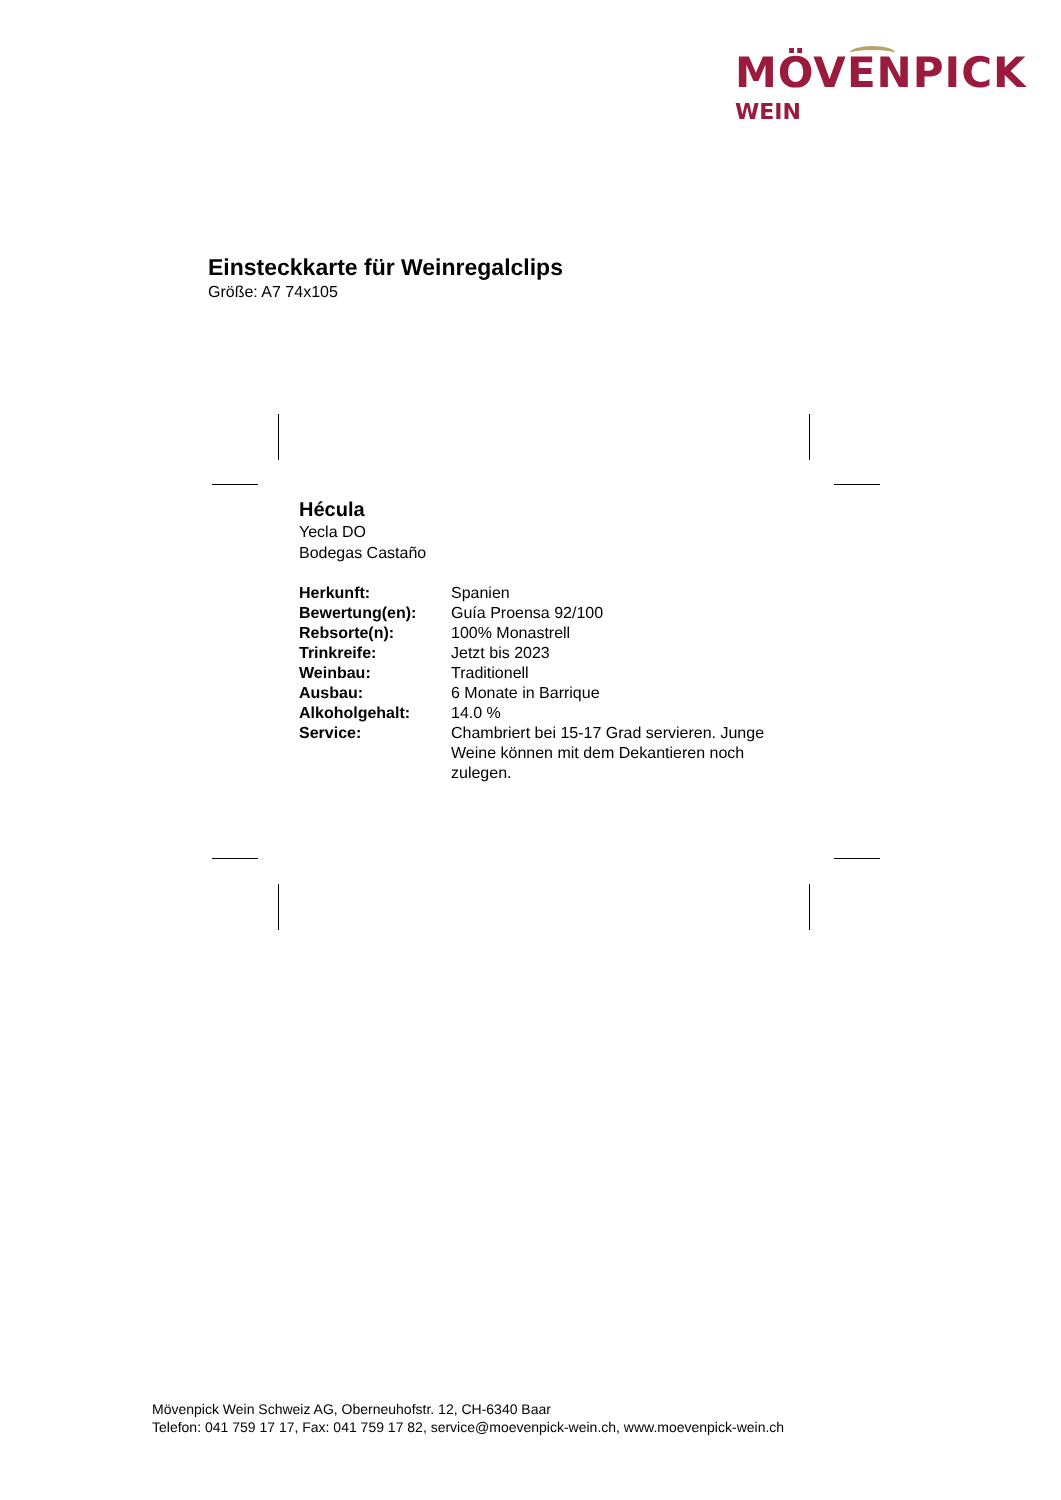MÖVENPICK
WEIN
Einsteckkarte für Weinregalclips
Größe: A7 74x105
Hécula
Yecla DO
Bodegas Castaño
| Herkunft: | Spanien |
| Bewertung(en): | Guía Proensa 92/100 |
| Rebsorte(n): | 100% Monastrell |
| Trinkreife: | Jetzt bis 2023 |
| Weinbau: | Traditionell |
| Ausbau: | 6 Monate in Barrique |
| Alkoholgehalt: | 14.0 % |
| Service: | Chambriert bei 15-17 Grad servieren. Junge Weine können mit dem Dekantieren noch zulegen. |
Mövenpick Wein Schweiz AG, Oberneuhofstr. 12, CH-6340 Baar
Telefon: 041 759 17 17, Fax: 041 759 17 82, service@moevenpick-wein.ch, www.moevenpick-wein.ch